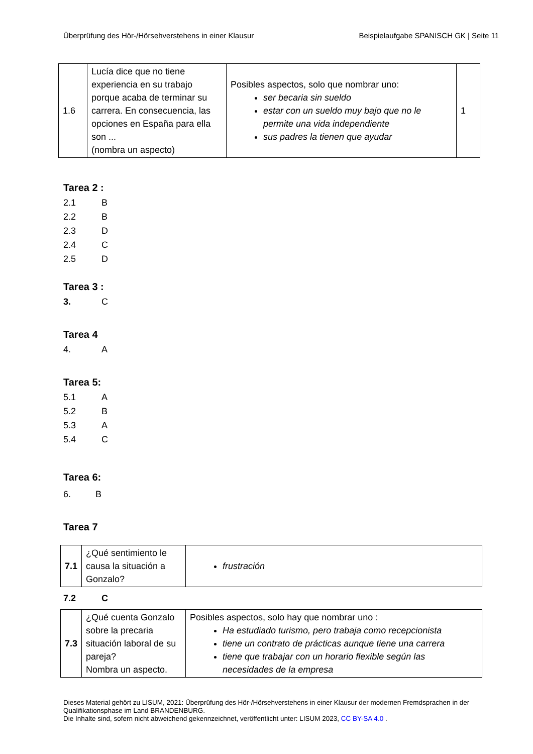Überprüfung des Hör-/Hörsehverstehens in einer Klausur
Beispielaufgabe SPANISCH GK | Seite 11
| 1.6 | Lucía dice que no tiene experiencia en su trabajo porque acaba de terminar su carrera. En consecuencia, las opciones en España para ella son ... (nombra un aspecto) | Posibles aspectos, solo que nombrar uno: ser becaria sin sueldo estar con un sueldo muy bajo que no le permite una vida independiente sus padres la tienen que ayudar | 1 |
Tarea 2 :
2.1 B
2.2 B
2.3 D
2.4 C
2.5 D
Tarea 3 :
3. C
Tarea 4
4. A
Tarea 5:
5.1 A
5.2 B
5.3 A
5.4 C
Tarea 6:
6. B
Tarea 7
| 7.1 | ¿Qué sentimiento le causa la situación a Gonzalo? | frustración |
7.2 C
| 7.3 | ¿Qué cuenta Gonzalo sobre la precaria situación laboral de su pareja? Nombra un aspecto. | Posibles aspectos, solo hay que nombrar uno : Ha estudiado turismo, pero trabaja como recepcionista tiene un contrato de prácticas aunque tiene una carrera tiene que trabajar con un horario flexible según las necesidades de la empresa |
Dieses Material gehört zu LISUM, 2021: Überprüfung des Hör-/Hörsehverstehens in einer Klausur der modernen Fremdsprachen in der Qualifikationsphase im Land BRANDENBURG.
Die Inhalte sind, sofern nicht abweichend gekennzeichnet, veröffentlicht unter: LISUM 2023, CC BY-SA 4.0 .